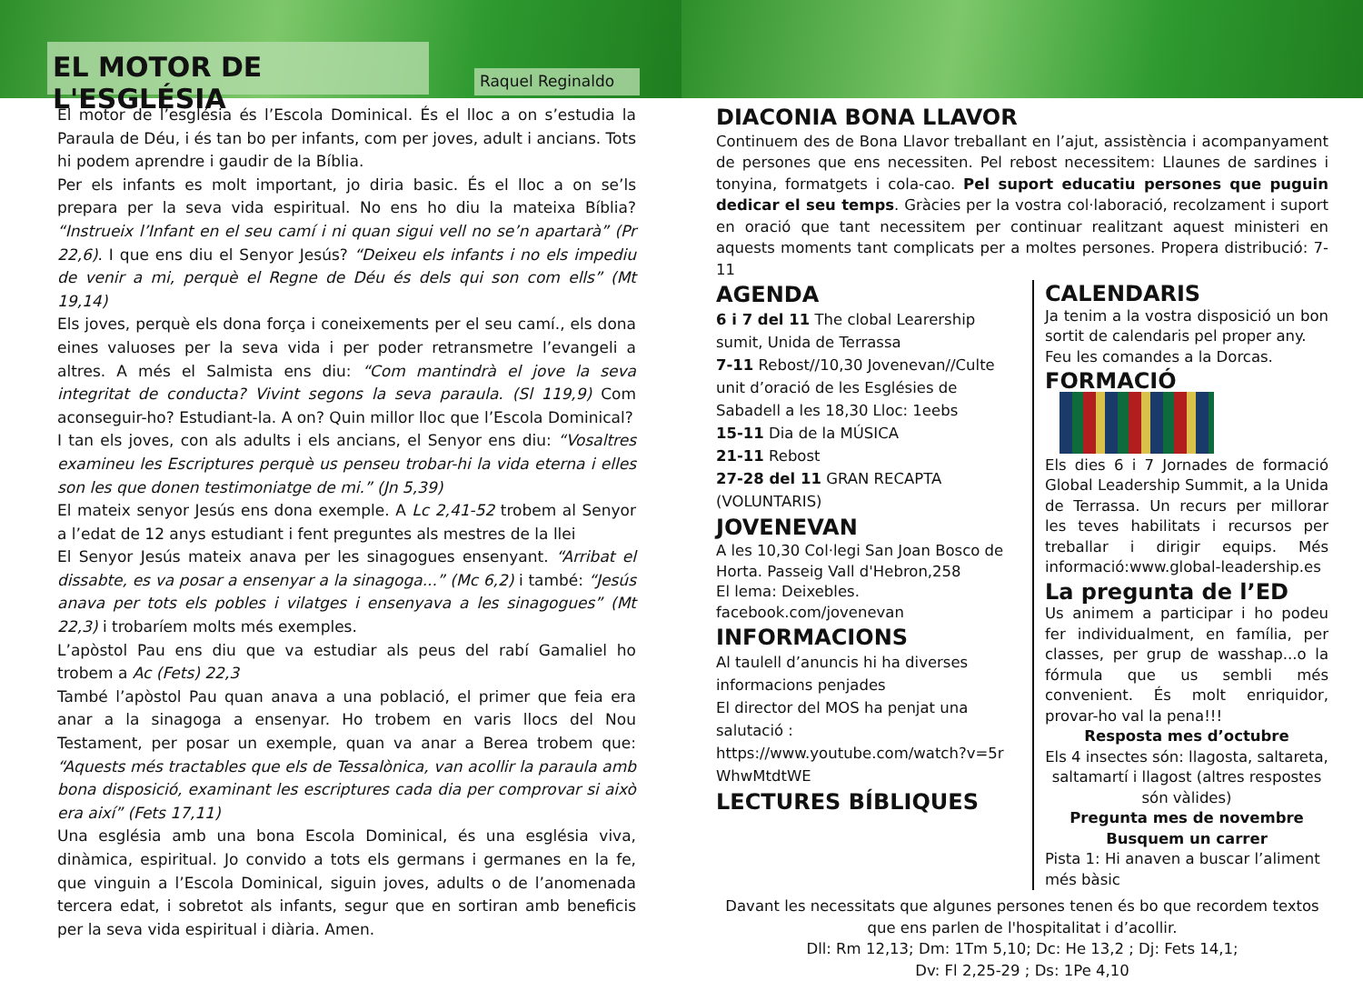EL MOTOR DE L'ESGLÉSIA
Raquel Reginaldo
El motor de l’església és l’Escola Dominical. És el lloc a on s’estudia la Paraula de Déu, i és tan bo per infants, com per joves, adult i ancians. Tots hi podem aprendre i gaudir de la Bíblia.
Per els infants es molt important, jo diria basic. És el lloc a on se’ls prepara per la seva vida espiritual. No ens ho diu la mateixa Bíblia? “Instrueix l’Infant en el seu camí i ni quan sigui vell no se’n apartarà” (Pr 22,6). I que ens diu el Senyor Jesús? “Deixeu els infants i no els impediu de venir a mi, perquè el Regne de Déu és dels qui son com ells” (Mt 19,14)
Els joves, perquè els dona força i coneixements per el seu camí., els dona eines valuoses per la seva vida i per poder retransmetre l’evangeli a altres. A més el Salmista ens diu: “Com mantindrà el jove la seva integritat de conducta? Vivint segons la seva paraula. (Sl 119,9) Com aconseguir-ho? Estudiant-la. A on? Quin millor lloc que l’Escola Dominical?
I tan els joves, con als adults i els ancians, el Senyor ens diu: “Vosaltres examineu les Escriptures perquè us penseu trobar-hi la vida eterna i elles son les que donen testimoniatge de mi.” (Jn 5,39)
El mateix senyor Jesús ens dona exemple. A Lc 2,41-52 trobem al Senyor a l’edat de 12 anys estudiant i fent preguntes als mestres de la llei
El Senyor Jesús mateix anava per les sinagogues ensenyant. “Arribat el dissabte, es va posar a ensenyar a la sinagoga...” (Mc 6,2) i també: “Jesús anava per tots els pobles i vilatges i ensenyava a les sinagogues” (Mt 22,3) i trobaríem molts més exemples.
L’apòstol Pau ens diu que va estudiar als peus del rabí Gamaliel ho trobem a Ac (Fets) 22,3
També l’apòstol Pau quan anava a una població, el primer que feia era anar a la sinagoga a ensenyar. Ho trobem en varis llocs del Nou Testament, per posar un exemple, quan va anar a Berea trobem que: “Aquests més tractables que els de Tessalònica, van acollir la paraula amb bona disposició, examinant les escriptures cada dia per comprovar si això era així” (Fets 17,11)
Una església amb una bona Escola Dominical, és una església viva, dinàmica, espiritual. Jo convido a tots els germans i germanes en la fe, que vinguin a l’Escola Dominical, siguin joves, adults o de l’anomenada tercera edat, i sobretot als infants, segur que en sortiran amb beneficis per la seva vida espiritual i diària. Amen.
DIACONIA BONA LLAVOR
Continuem des de Bona Llavor treballant en l’ajut, assistència i acompanyament de persones que ens necessiten. Pel rebost necessitem: Llaunes de sardines i tonyina, formatgets i cola-cao. Pel suport educatiu persones que puguin dedicar el seu temps. Gràcies per la vostra col·laboració, recolzament i suport en oració que tant necessitem per continuar realitzant aquest ministeri en aquests moments tant complicats per a moltes persones. Propera distribució: 7-11
AGENDA
6 i 7 del 11 The clobal Learership sumit, Unida de Terrassa
7-11 Rebost//10,30 Jovenevan//Culte unit d’oració de les Esglésies de Sabadell a les 18,30 Lloc: 1eebs
15-11 Dia de la MÚSICA
21-11 Rebost
27-28 del 11 GRAN RECAPTA (VOLUNTARIS)
JOVENEVAN
A les 10,30 Col·legi San Joan Bosco de Horta. Passeig Vall d'Hebron,258
El lema: Deixebles.
facebook.com/jovenevan
INFORMACIONS
Al taulell d’anuncis hi ha diverses informacions penjades
El director del MOS ha penjat una salutació :
https://www.youtube.com/watch?v=5r WhwMtdtWE
LECTURES BÍBLIQUES
CALENDARIS
Ja tenim a la vostra disposició un bon sortit de calendaris pel proper any.
Feu les comandes a la Dorcas.
FORMACIÓ
Els dies 6 i 7 Jornades de formació Global Leadership Summit, a la Unida de Terrassa. Un recurs per millorar les teves habilitats i recursos per treballar i dirigir equips. Més informació:www.global-leadership.es
La pregunta de l’ED
Us animem a participar i ho podeu fer individualment, en família, per classes, per grup de wasshap...o la fórmula que us sembli més convenient. És molt enriquidor, provar-ho val la pena!!!
Resposta mes d’octubre
Els 4 insectes són: llagosta, saltareta, saltamartí i llagost (altres respostes són vàlides)
Pregunta mes de novembre
Busquem un carrer
Pista 1: Hi anaven a buscar l’aliment més bàsic
Davant les necessitats que algunes persones tenen és bo que recordem textos que ens parlen de l'hospitalitat i d’acollir.
Dll: Rm 12,13; Dm: 1Tm 5,10; Dc: He 13,2 ; Dj: Fets 14,1;
Dv: Fl 2,25-29 ; Ds: 1Pe 4,10